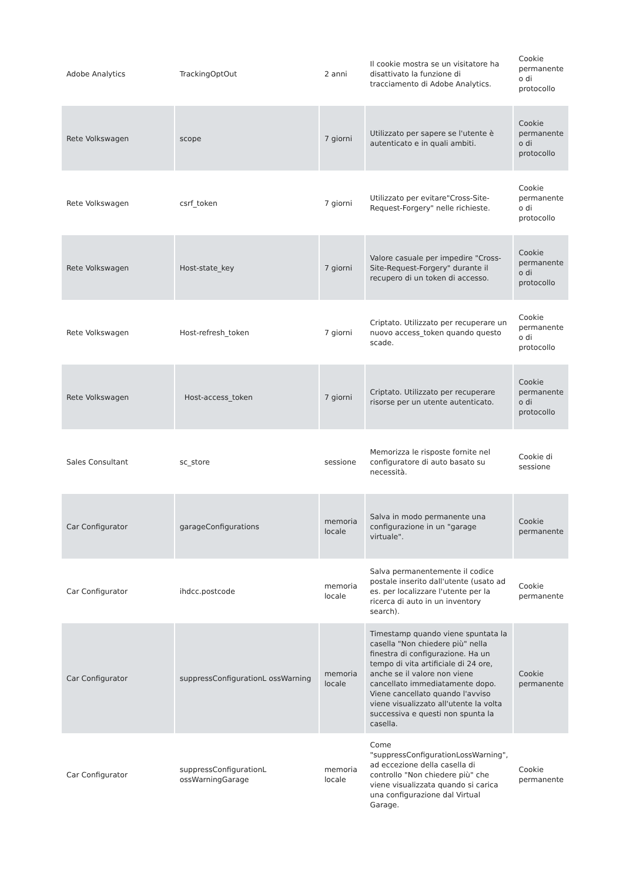| Adobe Analytics | TrackingOptOut | 2 anni | Il cookie mostra se un visitatore ha disattivato la funzione di tracciamento di Adobe Analytics. | Cookie permanente o di protocollo |
| Rete Volkswagen | scope | 7 giorni | Utilizzato per sapere se l'utente è autenticato e in quali ambiti. | Cookie permanente o di protocollo |
| Rete Volkswagen | csrf_token | 7 giorni | Utilizzato per evitare"Cross-Site-Request-Forgery" nelle richieste. | Cookie permanente o di protocollo |
| Rete Volkswagen | Host-state_key | 7 giorni | Valore casuale per impedire "Cross-Site-Request-Forgery" durante il recupero di un token di accesso. | Cookie permanente o di protocollo |
| Rete Volkswagen | Host-refresh_token | 7 giorni | Criptato. Utilizzato per recuperare un nuovo access_token quando questo scade. | Cookie permanente o di protocollo |
| Rete Volkswagen | Host-access_token | 7 giorni | Criptato. Utilizzato per recuperare risorse per un utente autenticato. | Cookie permanente o di protocollo |
| Sales Consultant | sc_store | sessione | Memorizza le risposte fornite nel configuratore di auto basato su necessità. | Cookie di sessione |
| Car Configurator | garageConfigurations | memoria locale | Salva in modo permanente una configurazione in un "garage virtuale". | Cookie permanente |
| Car Configurator | ihdcc.postcode | memoria locale | Salva permanentemente il codice postale inserito dall'utente (usato ad es. per localizzare l'utente per la ricerca di auto in un inventory search). | Cookie permanente |
| Car Configurator | suppressConfigurationL ossWarning | memoria locale | Timestamp quando viene spuntata la casella "Non chiedere più" nella finestra di configurazione. Ha un tempo di vita artificiale di 24 ore, anche se il valore non viene cancellato immediatamente dopo. Viene cancellato quando l'avviso viene visualizzato all'utente la volta successiva e questi non spunta la casella. | Cookie permanente |
| Car Configurator | suppressConfigurationL ossWarningGarage | memoria locale | Come "suppressConfigurationLossWarning", ad eccezione della casella di controllo "Non chiedere più" che viene visualizzata quando si carica una configurazione dal Virtual Garage. | Cookie permanente |